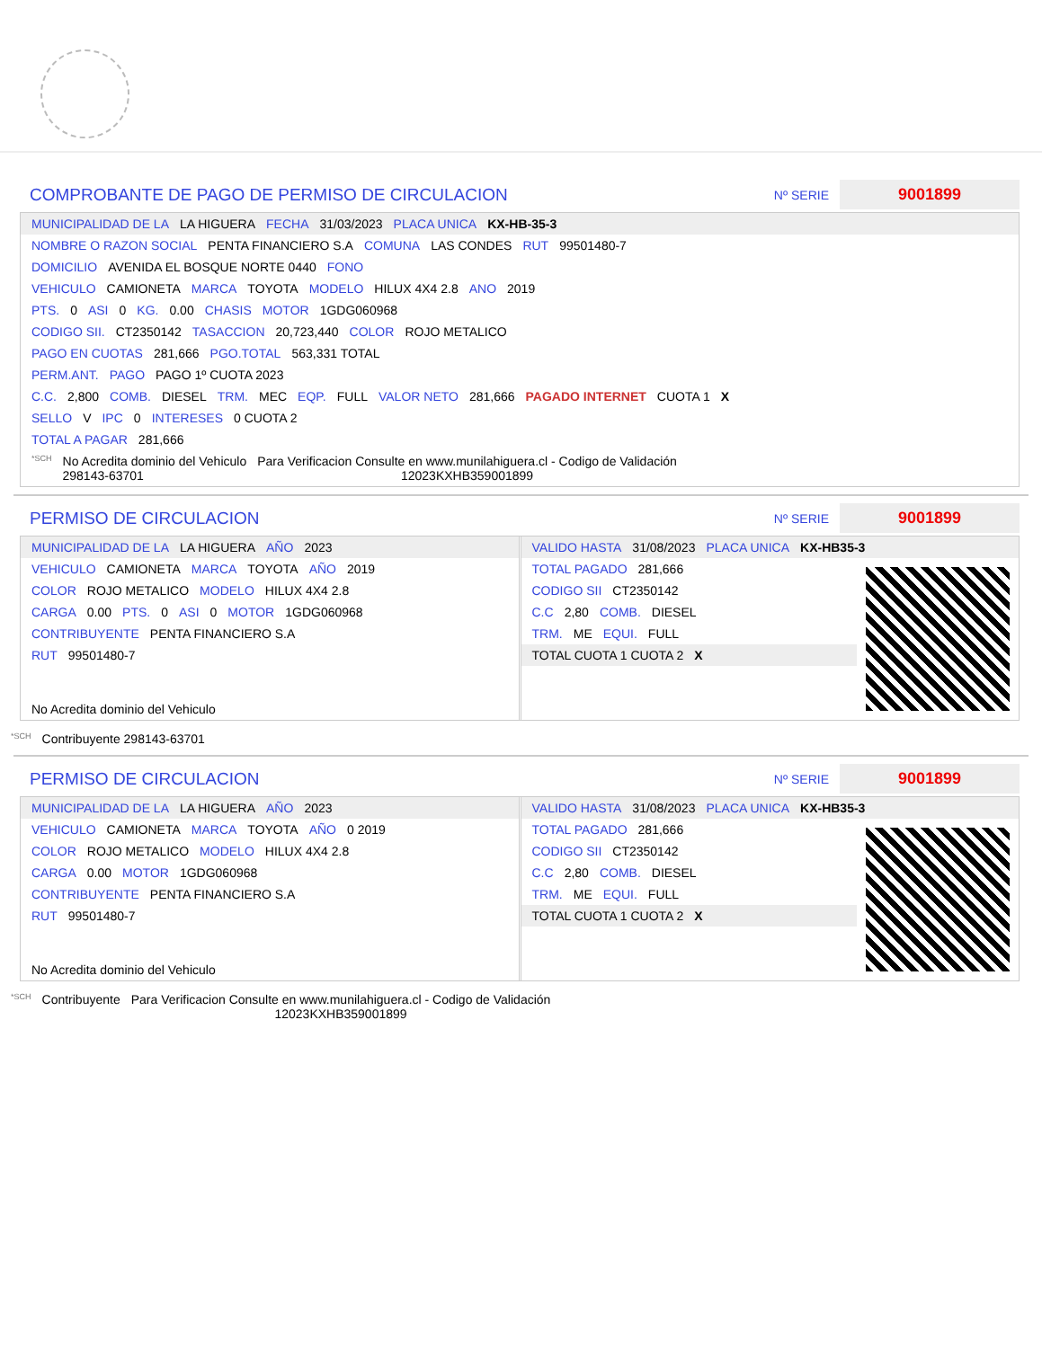COMPROBANTE DE PAGO DE PERMISO DE CIRCULACION
Nº SERIE 9001899
MUNICIPALIDAD DE LA LA HIGUERA FECHA 31/03/2023 PLACA UNICA KX-HB-35-3
NOMBRE O RAZON SOCIAL PENTA FINANCIERO S.A COMUNA LAS CONDES RUT 99501480-7
DOMICILIO AVENIDA EL BOSQUE NORTE 0440 FONO
VEHICULO CAMIONETA MARCA TOYOTA MODELO HILUX 4X4 2.8 ANO 2019
PTS. 0 ASI 0 KG. 0.00 CHASIS MOTOR 1GDG060968
CODIGO SII. CT2350142 TASACCION 20,723,440 COLOR ROJO METALICO
PAGO EN CUOTAS 281,666 PGO.TOTAL 563,331 TOTAL
PERM.ANT. PAGO PAGO 1º CUOTA 2023
C.C. 2,800 COMB. DIESEL TRM. MEC EQP. FULL VALOR NETO 281,666 PAGADO INTERNET CUOTA 1 X
SELLO V IPC 0 INTERESES 0 CUOTA 2
TOTAL A PAGAR 281,666
*SCH No Acredita dominio del Vehiculo
298143-63701 Para Verificacion Consulte en www.munilahiguera.cl - Codigo de Validación
12023KXHB359001899
PERMISO DE CIRCULACION
Nº SERIE 9001899
MUNICIPALIDAD DE LA LA HIGUERA AÑO 2023
VEHICULO CAMIONETA MARCA TOYOTA AÑO 2019
COLOR ROJO METALICO MODELO HILUX 4X4 2.8
CARGA 0.00 PTS. 0 ASI 0 MOTOR 1GDG060968
CONTRIBUYENTE PENTA FINANCIERO S.A
RUT 99501480-7
No Acredita dominio del Vehiculo
VALIDO HASTA 31/08/2023 PLACA UNICA KX-HB35-3
TOTAL PAGADO 281,666
CODIGO SII CT2350142
C.C 2,80 COMB. DIESEL
TRM. ME EQUI. FULL
TOTAL CUOTA 1 CUOTA 2 X
*SCH Contribuyente 298143-63701
PERMISO DE CIRCULACION
Nº SERIE 9001899
MUNICIPALIDAD DE LA LA HIGUERA AÑO 2023
VEHICULO CAMIONETA MARCA TOYOTA AÑO 0 2019
COLOR ROJO METALICO MODELO HILUX 4X4 2.8
CARGA 0.00 MOTOR 1GDG060968
CONTRIBUYENTE PENTA FINANCIERO S.A
RUT 99501480-7
No Acredita dominio del Vehiculo
VALIDO HASTA 31/08/2023 PLACA UNICA KX-HB35-3
TOTAL PAGADO 281,666
CODIGO SII CT2350142
C.C 2,80 COMB. DIESEL
TRM. ME EQUI. FULL
TOTAL CUOTA 1 CUOTA 2 X
*SCH Contribuyente Para Verificacion Consulte en www.munilahiguera.cl - Codigo de Validación
12023KXHB359001899